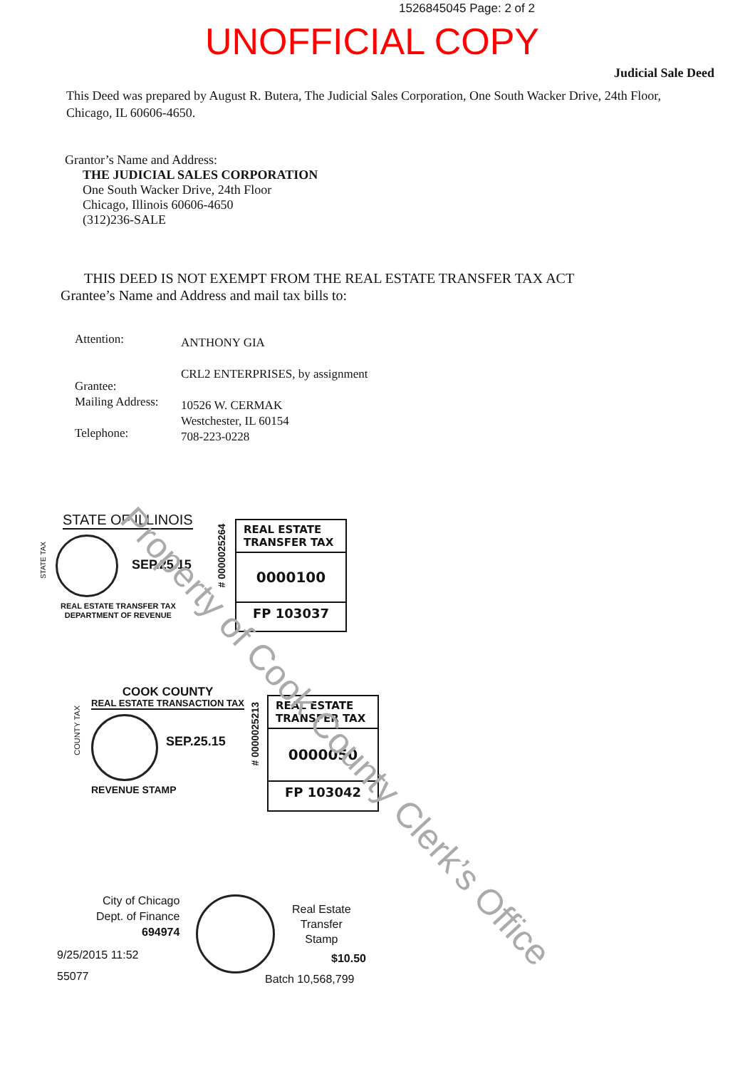1526845045 Page: 2 of 2
UNOFFICIAL COPY
Judicial Sale Deed
This Deed was prepared by August R. Butera, The Judicial Sales Corporation, One South Wacker Drive, 24th Floor, Chicago, IL 60606-4650.
Grantor’s Name and Address:
THE JUDICIAL SALES CORPORATION
One South Wacker Drive, 24th Floor
Chicago, Illinois 60606-4650
(312)236-SALE
THIS DEED IS NOT EXEMPT FROM THE REAL ESTATE TRANSFER TAX ACT
Grantee’s Name and Address and mail tax bills to:
Attention:
Grantee:
Mailing Address:
Telephone:
ANTHONY GIA
CRL2 ENTERPRISES, by assignment
10526 W. CERMAK
Westchester, IL 60154
708-223-0228
STATE OF ILLINOIS
STATE TAX
SEP.25.15
REAL ESTATE TRANSFER TAX
DEPARTMENT OF REVENUE
# 0000025264
REAL ESTATE TRANSFER TAX
0000100
FP 103037
COOK COUNTY
REAL ESTATE TRANSACTION TAX
COUNTY TAX
SEP.25.15
REVENUE STAMP
# 0000025213
REAL ESTATE TRANSFER TAX
0000050
FP 103042
City of Chicago
Dept. of Finance
694974
9/25/2015 11:52
55077
Real Estate
Transfer
Stamp
$10.50
Batch 10,568,799
Property of Cook County Clerk’s Office